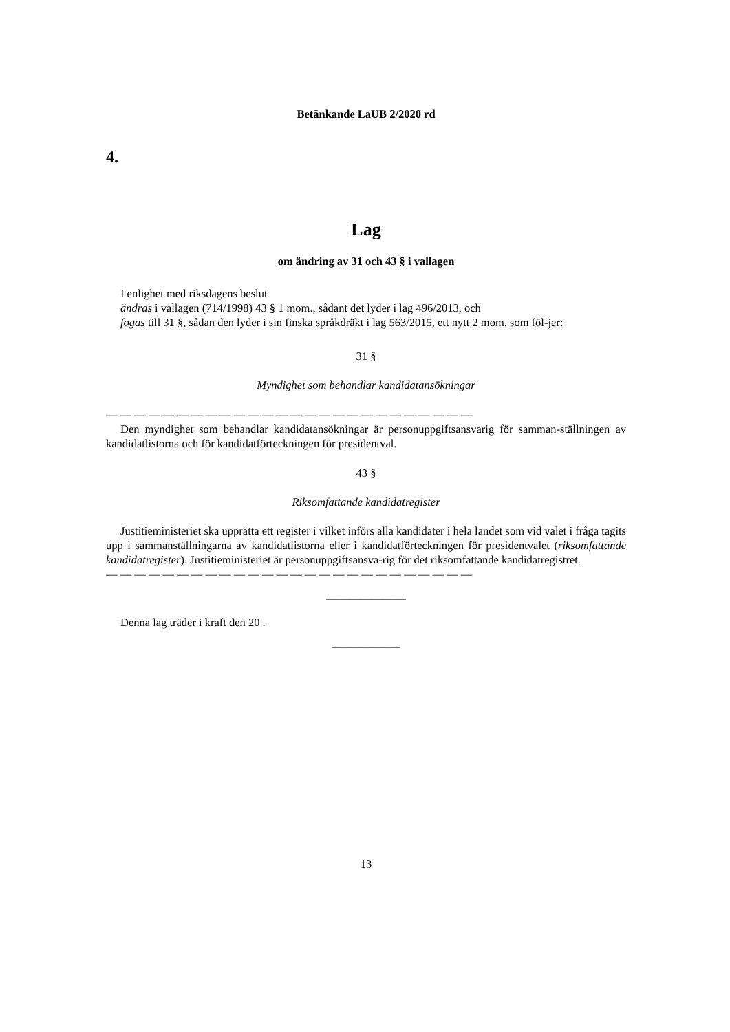Betänkande LaUB 2/2020 rd
4.
Lag
om ändring av 31 och 43 § i vallagen
I enlighet med riksdagens beslut
ändras i vallagen (714/1998) 43 § 1 mom., sådant det lyder i lag 496/2013, och
fogas till 31 §, sådan den lyder i sin finska språkdräkt i lag 563/2015, ett nytt 2 mom. som föl-jer:
31 §
Myndighet som behandlar kandidatansökningar
— — — — — — — — — — — — — — — — — — — — — — — — — —
Den myndighet som behandlar kandidatansökningar är personuppgiftsansvarig för samman-ställningen av kandidatlistorna och för kandidatförteckningen för presidentval.
43 §
Riksomfattande kandidatregister
Justitieministeriet ska upprätta ett register i vilket införs alla kandidater i hela landet som vid valet i fråga tagits upp i sammanställningarna av kandidatlistorna eller i kandidatförteckningen för presidentvalet (riksomfattande kandidatregister). Justitieministeriet är personuppgiftsansva-rig för det riksomfattande kandidatregistret.
— — — — — — — — — — — — — — — — — — — — — — — — — —
———————
Denna lag träder i kraft den 20 .
——————
13